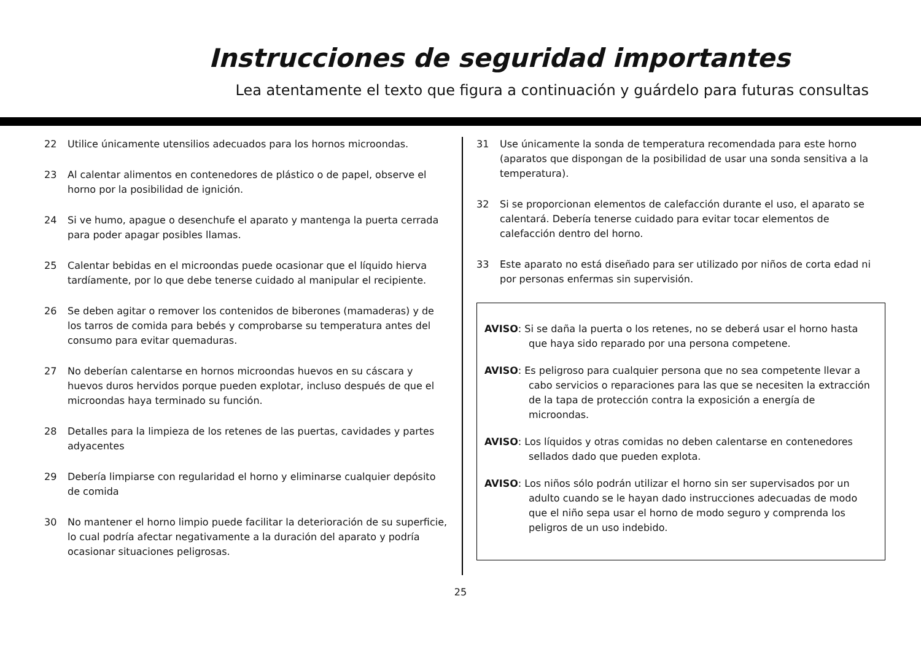Instrucciones de seguridad importantes
Lea atentamente el texto que figura a continuación y guárdelo para futuras consultas
22 Utilice únicamente utensilios adecuados para los hornos microondas.
23 Al calentar alimentos en contenedores de plástico o de papel, observe el horno por la posibilidad de ignición.
24 Si ve humo, apague o desenchufe el aparato y mantenga la puerta cerrada para poder apagar posibles llamas.
25 Calentar bebidas en el microondas puede ocasionar que el líquido hierva tardíamente, por lo que debe tenerse cuidado al manipular el recipiente.
26 Se deben agitar o remover los contenidos de biberones (mamaderas) y de los tarros de comida para bebés y comprobarse su temperatura antes del consumo para evitar quemaduras.
27 No deberían calentarse en hornos microondas huevos en su cáscara y huevos duros hervidos porque pueden explotar, incluso después de que el microondas haya terminado su función.
28 Detalles para la limpieza de los retenes de las puertas, cavidades y partes adyacentes
29 Debería limpiarse con regularidad el horno y eliminarse cualquier depósito de comida
30 No mantener el horno limpio puede facilitar la deterioración de su superficie, lo cual podría afectar negativamente a la duración del aparato y podría ocasionar situaciones peligrosas.
31 Use únicamente la sonda de temperatura recomendada para este horno (aparatos que dispongan de la posibilidad de usar una sonda sensitiva a la temperatura).
32 Si se proporcionan elementos de calefacción durante el uso, el aparato se calentará. Debería tenerse cuidado para evitar tocar elementos de calefacción dentro del horno.
33 Este aparato no está diseñado para ser utilizado por niños de corta edad ni por personas enfermas sin supervisión.
AVISO: Si se daña la puerta o los retenes, no se deberá usar el horno hasta que haya sido reparado por una persona competene.
AVISO: Es peligroso para cualquier persona que no sea competente llevar a cabo servicios o reparaciones para las que se necesiten la extracción de la tapa de protección contra la exposición a energía de microondas.
AVISO: Los líquidos y otras comidas no deben calentarse en contenedores sellados dado que pueden explota.
AVISO: Los niños sólo podrán utilizar el horno sin ser supervisados por un adulto cuando se le hayan dado instrucciones adecuadas de modo que el niño sepa usar el horno de modo seguro y comprenda los peligros de un uso indebido.
25